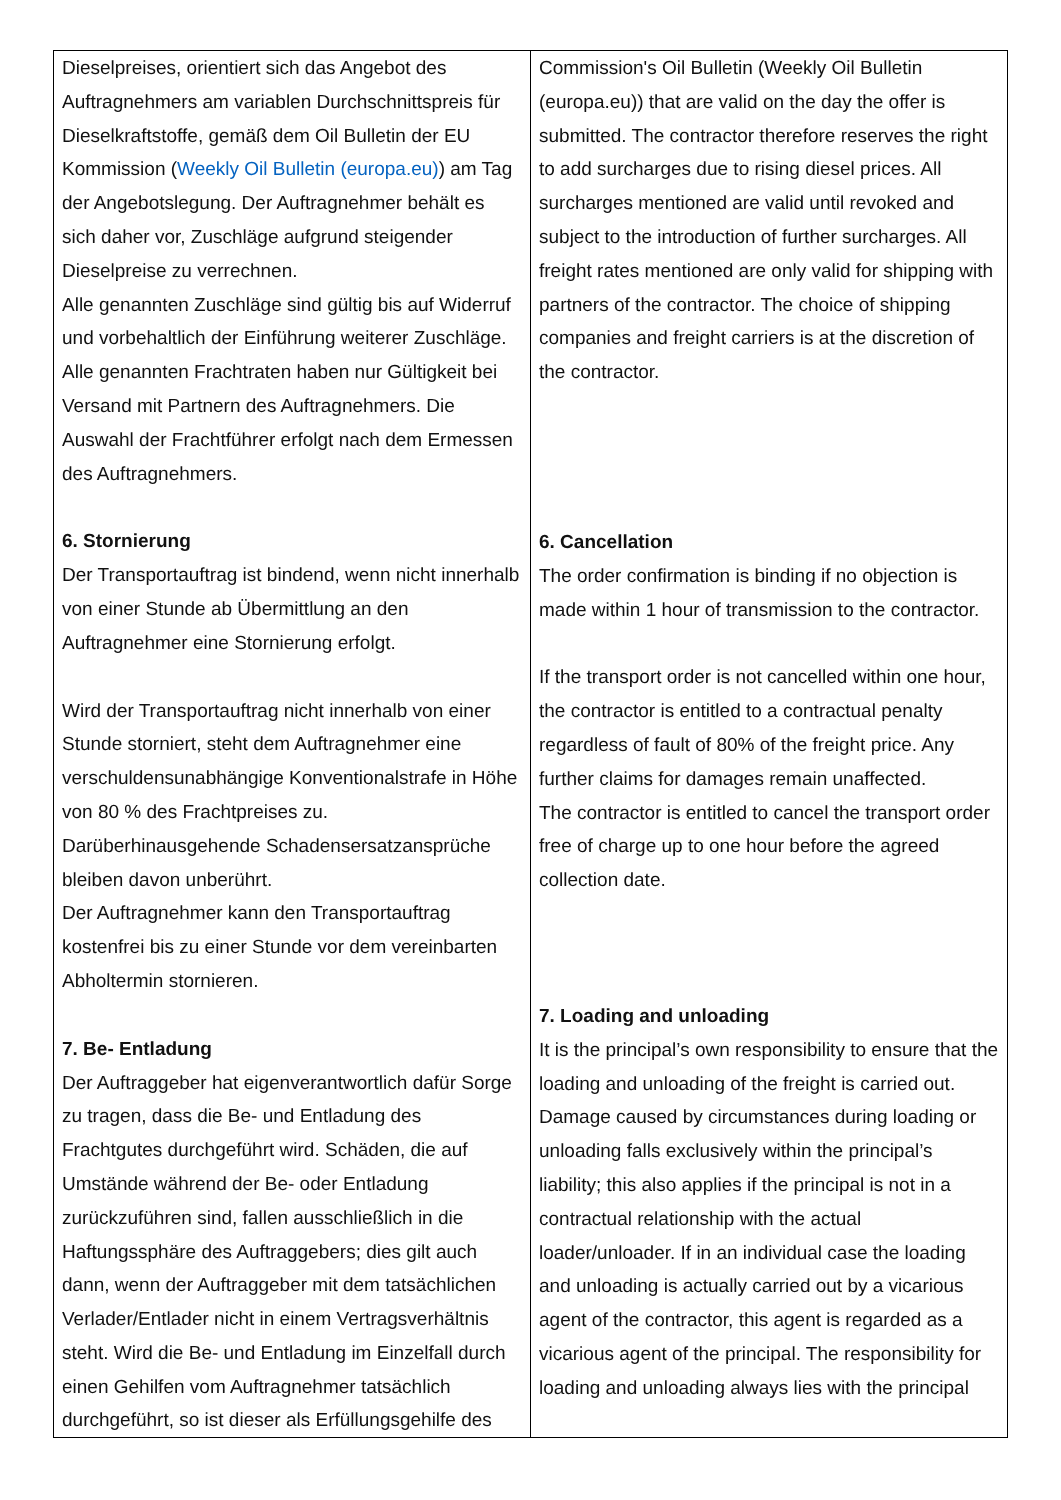| Dieselpreises, orientiert sich das Angebot des Auftragnehmers am variablen Durchschnittspreis für Dieselkraftstoffe, gemäß dem Oil Bulletin der EU Kommission ( Weekly Oil Bulletin (europa.eu) ) am Tag der Angebotslegung. Der Auftragnehmer behält es sich daher vor, Zuschläge aufgrund steigender Dieselpreise zu verrechnen. Alle genannten Zuschläge sind gültig bis auf Widerruf und vorbehaltlich der Einführung weiterer Zuschläge. Alle genannten Frachtraten haben nur Gültigkeit bei Versand mit Partnern des Auftragnehmers. Die Auswahl der Frachtführer erfolgt nach dem Ermessen des Auftragnehmers. 6. Stornierung Der Transportauftrag ist bindend, wenn nicht innerhalb von einer Stunde ab Übermittlung an den Auftragnehmer eine Stornierung erfolgt. Wird der Transportauftrag nicht innerhalb von einer Stunde storniert, steht dem Auftragnehmer eine verschuldensunabhängige Konventionalstrafe in Höhe von 80 % des Frachtpreises zu. Darüberhinausgehende Schadensersatzansprüche bleiben davon unberührt. Der Auftragnehmer kann den Transportauftrag kostenfrei bis zu einer Stunde vor dem vereinbarten Abholtermin stornieren. 7. Be- Entladung Der Auftraggeber hat eigenverantwortlich dafür Sorge zu tragen, dass die Be- und Entladung des Frachtgutes durchgeführt wird. Schäden, die auf Umstände während der Be- oder Entladung zurückzuführen sind, fallen ausschließlich in die Haftungssphäre des Auftraggebers; dies gilt auch dann, wenn der Auftraggeber mit dem tatsächlichen Verlader/Entlader nicht in einem Vertragsverhältnis steht. Wird die Be- und Entladung im Einzelfall durch einen Gehilfen vom Auftragnehmer tatsächlich durchgeführt, so ist dieser als Erfüllungsgehilfe des | Commission's Oil Bulletin (Weekly Oil Bulletin (europa.eu)) that are valid on the day the offer is submitted. The contractor therefore reserves the right to add surcharges due to rising diesel prices. All surcharges mentioned are valid until revoked and subject to the introduction of further surcharges. All freight rates mentioned are only valid for shipping with partners of the contractor. The choice of shipping companies and freight carriers is at the discretion of the contractor. 6. Cancellation The order confirmation is binding if no objection is made within 1 hour of transmission to the contractor. If the transport order is not cancelled within one hour, the contractor is entitled to a contractual penalty regardless of fault of 80% of the freight price. Any further claims for damages remain unaffected. The contractor is entitled to cancel the transport order free of charge up to one hour before the agreed collection date. 7. Loading and unloading It is the principal’s own responsibility to ensure that the loading and unloading of the freight is carried out. Damage caused by circumstances during loading or unloading falls exclusively within the principal’s liability; this also applies if the principal is not in a contractual relationship with the actual loader/unloader. If in an individual case the loading and unloading is actually carried out by a vicarious agent of the contractor, this agent is regarded as a vicarious agent of the principal. The responsibility for loading and unloading always lies with the principal |